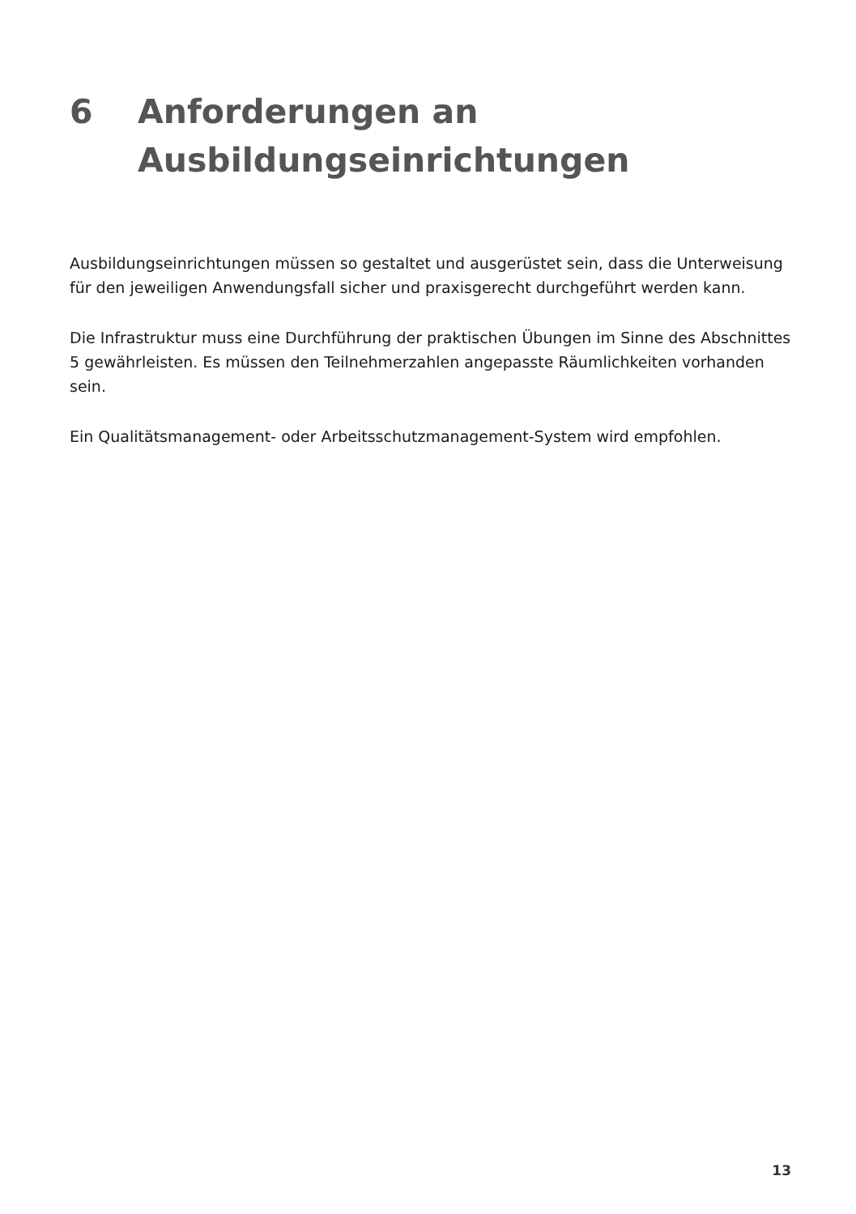6 Anforderungen an
Ausbildungseinrichtungen
Ausbildungseinrichtungen müssen so gestaltet und ausgerüstet sein, dass die Unterweisung für den jeweiligen Anwendungsfall sicher und praxisgerecht durchgeführt werden kann.
Die Infrastruktur muss eine Durchführung der praktischen Übungen im Sinne des Abschnittes 5 gewährleisten. Es müssen den Teilnehmerzahlen angepasste Räumlichkeiten vorhanden sein.
Ein Qualitätsmanagement- oder Arbeitsschutzmanagement-System wird empfohlen.
13